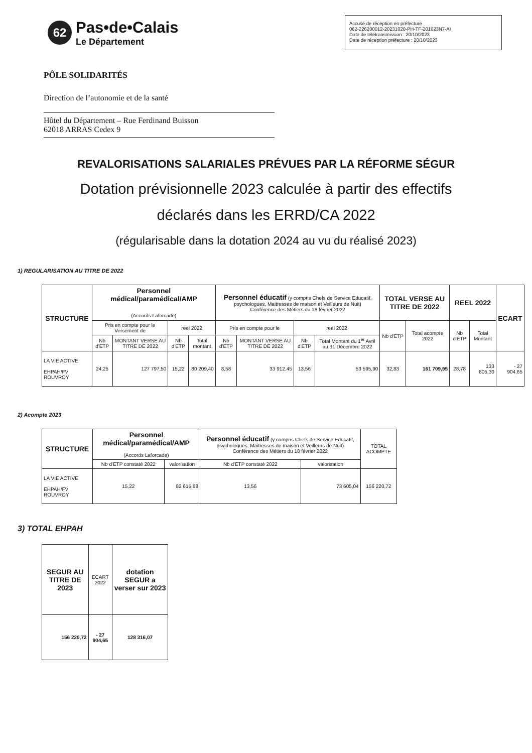62
Pas•de•Calais
Le Département
Accusé de réception en préfecture
062-226200012-20231020-PH-TF-201023N7-AI
Date de télétransmission : 20/10/2023
Date de réception préfecture : 20/10/2023
PÔLE SOLIDARITÉS
Direction de l’autonomie et de la santé
Hôtel du Département – Rue Ferdinand Buisson
62018 ARRAS Cedex 9
REVALORISATIONS SALARIALES PRÉVUES PAR LA RÉFORME SÉGUR
Dotation prévisionnelle 2023 calculée à partir des effectifs
déclarés dans les ERRD/CA 2022
(régularisable dans la dotation 2024 au vu du réalisé 2023)
1) REGULARISATION AU TITRE DE 2022
| STRUCTURE | Personnel médical/paramédical/AMP (Accords Laforcade) | | | | Personnel éducatif (y compris Chefs de Service Educatif, psychologues, Maitresses de maison et Veilleurs de Nuit) Conférence des Métiers du 18 février 2022 | | | | TOTAL VERSE AU TITRE DE 2022 | | REEL 2022 | | ECART |
| --- | --- | --- | --- | --- | --- | --- | --- | --- | --- | --- | --- | --- | --- |
| | Pris en compte pour le Versement de | | reel 2022 | | Pris en compte pour le | | reel 2022 | | Nb d'ETP | Total acompte 2022 | Nb d'ETP | Total Montant | |
| | Nb d'ETP | MONTANT VERSE AU TITRE DE 2022 | Nb d'ETP | Total montant | Nb d'ETP | MONTANT VERSE AU TITRE DE 2022 | Nb d'ETP | Total Montant du 1<sup>er</sup> Avril au 31 Décembre 2022 | | | | | |
| LA VIE ACTIVE EHPAH/FV ROUVROY | 24,25 | 127 797,50 | 15,22 | 80 209,40 | 8,58 | 33 912,45 | 13,56 | 53 595,90 | 32,83 | 161 709,95 | 28,78 | 133 805,30 | - 27 904,65 |
2) Acompte 2023
| STRUCTURE | Personnel médical/paramédical/AMP (Accords Laforcade) | | Personnel éducatif (y compris Chefs de Service Educatif, psychologues, Maitresses de maison et Veilleurs de Nuit) Conférence des Métiers du 18 février 2022 | | TOTAL ACOMPTE |
| --- | --- | --- | --- | --- | --- |
| | Nb d'ETP constaté 2022 | valorisation | Nb d'ETP constaté 2022 | valorisation | |
| LA VIE ACTIVE EHPAH/FV ROUVROY | 15,22 | 82 615,68 | 13,56 | 73 605,04 | 156 220,72 |
3) TOTAL EHPAH
| SEGUR AU TITRE DE 2023 | ECART 2022 | dotation SEGUR a verser sur 2023 |
| --- | --- | --- |
| 156 220,72 | - 27 904,65 | 128 316,07 |